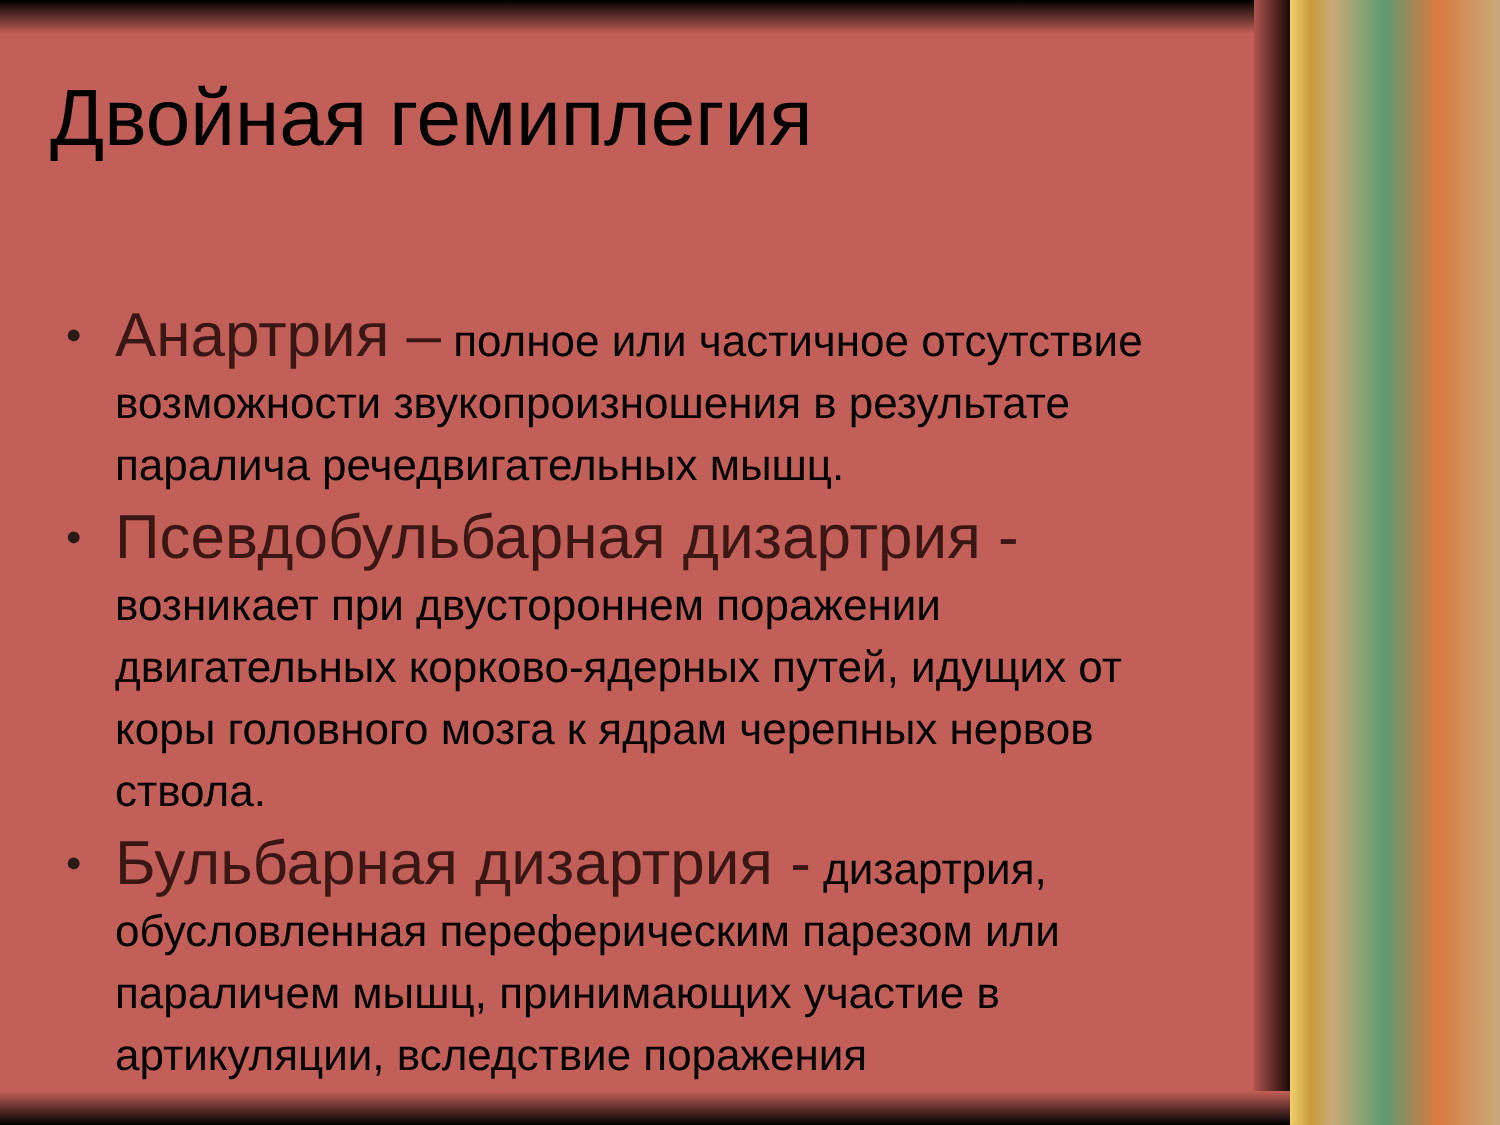Двойная гемиплегия
• Анартрия – полное или частичное отсутствие возможности звукопроизношения в результате паралича речедвигательных мышц.
• Псевдобульбарная дизартрия - возникает при двустороннем поражении двигательных корково-ядерных путей, идущих от коры головного мозга к ядрам черепных нервов ствола.
• Бульбарная дизартрия - дизартрия, обусловленная переферическим парезом или параличем мышц, принимающих участие в артикуляции, вследствие поражения